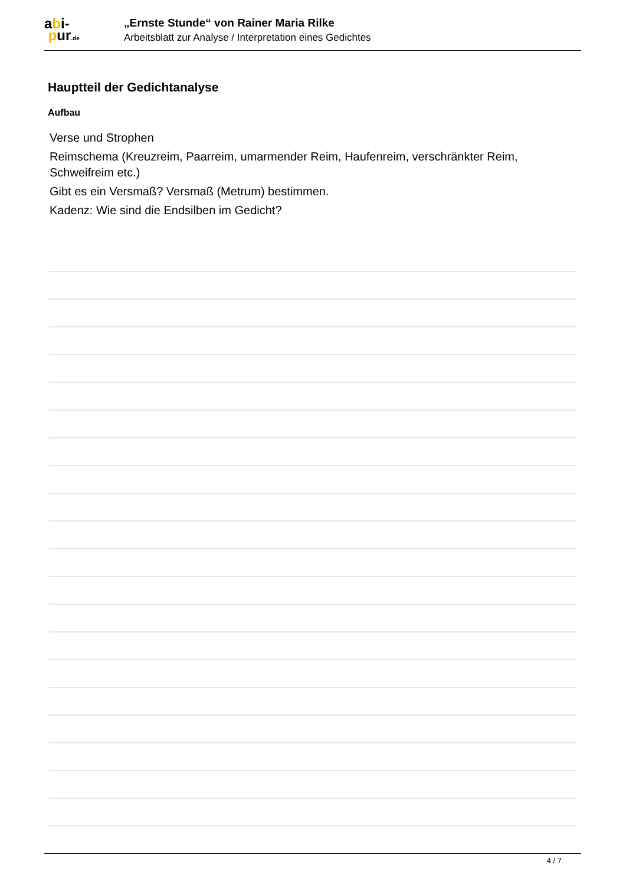abi-
pur.de
„Ernste Stunde“ von Rainer Maria Rilke
Arbeitsblatt zur Analyse / Interpretation eines Gedichtes
Hauptteil der Gedichtanalyse
Aufbau
Verse und Strophen
Reimschema (Kreuzreim, Paarreim, umarmender Reim, Haufenreim, verschränkter Reim, Schweifreim etc.)
Gibt es ein Versmaß? Versmaß (Metrum) bestimmen.
Kadenz: Wie sind die Endsilben im Gedicht?
4 / 7